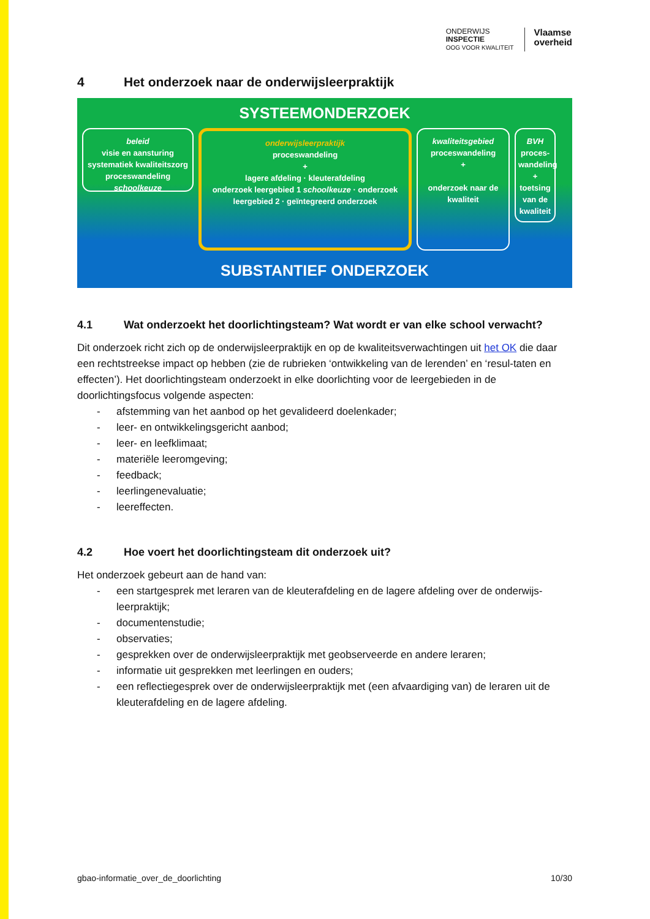ONDERWIJS
INSPECTIE
OOG VOOR KWALITEIT
Vlaamse
overheid
4 Het onderzoek naar de onderwijsleerpraktijk
SYSTEEMONDERZOEK
beleid
visie en aansturing
systematiek kwaliteitszorg
proceswandeling schoolkeuze
onderwijsleerpraktijk
proceswandeling
+
lagere afdeling · kleuterafdeling
onderzoek leergebied 1 schoolkeuze · onderzoek leergebied 2 · geïntegreerd onderzoek
kwaliteitsgebied
proceswandeling
+
onderzoek naar de kwaliteit
BVH
proces-wandeling
+
toetsing van de kwaliteit
SUBSTANTIEF ONDERZOEK
4.1 Wat onderzoekt het doorlichtingsteam? Wat wordt er van elke school verwacht?
Dit onderzoek richt zich op de onderwijsleerpraktijk en op de kwaliteitsverwachtingen uit het OK die daar een rechtstreekse impact op hebben (zie de rubrieken ‘ontwikkeling van de lerenden’ en ‘resul-taten en effecten’). Het doorlichtingsteam onderzoekt in elke doorlichting voor de leergebieden in de doorlichtingsfocus volgende aspecten:
- afstemming van het aanbod op het gevalideerd doelenkader;
- leer- en ontwikkelingsgericht aanbod;
- leer- en leefklimaat;
- materiële leeromgeving;
- feedback;
- leerlingenevaluatie;
- leereffecten.
4.2 Hoe voert het doorlichtingsteam dit onderzoek uit?
Het onderzoek gebeurt aan de hand van:
- een startgesprek met leraren van de kleuterafdeling en de lagere afdeling over de onderwijs-leerpraktijk;
- documentenstudie;
- observaties;
- gesprekken over de onderwijsleerpraktijk met geobserveerde en andere leraren;
- informatie uit gesprekken met leerlingen en ouders;
- een reflectiegesprek over de onderwijsleerpraktijk met (een afvaardiging van) de leraren uit de kleuterafdeling en de lagere afdeling.
gbao-informatie_over_de_doorlichting 10/30